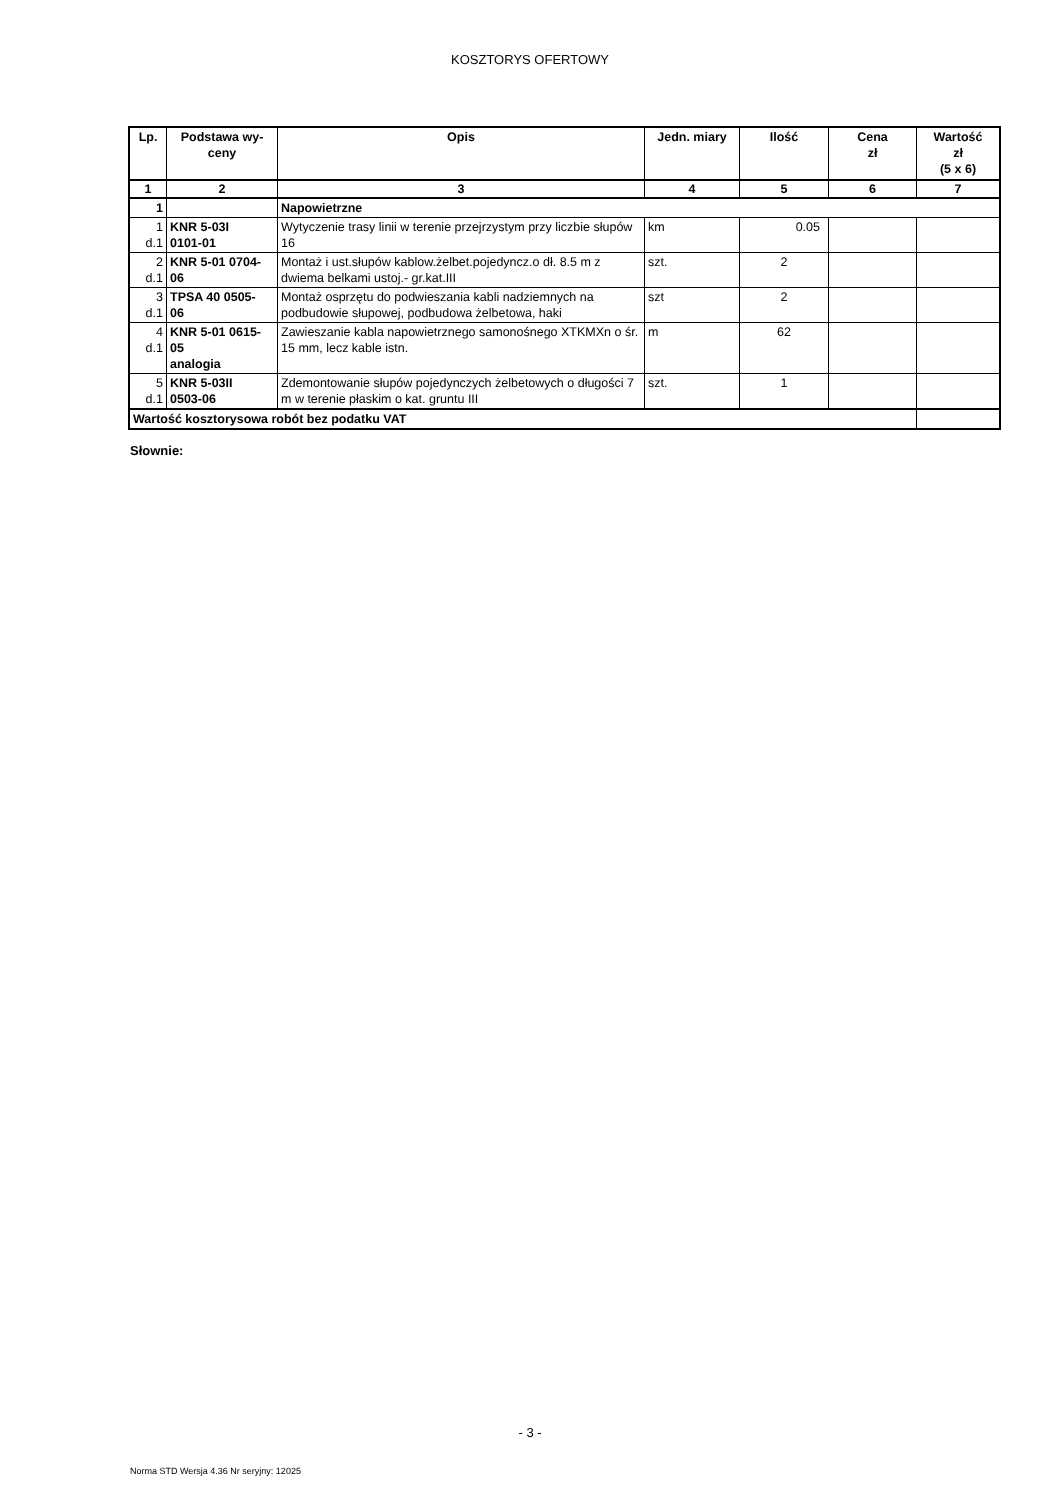KOSZTORYS OFERTOWY
| Lp. | Podstawa wy- ceny | Opis | Jedn. miary | Ilość | Cena zł | Wartość zł (5 x 6) |
| --- | --- | --- | --- | --- | --- | --- |
| 1 | 2 | 3 | 4 | 5 | 6 | 7 |
| 1 | | Napowietrzne | | | | |
| 1 d.1 | KNR 5-03I 0101-01 | Wytyczenie trasy linii w terenie przejrzystym przy liczbie słupów 16 | km | 0.05 | | |
| 2 d.1 | KNR 5-01 0704- 06 | Montaż i ust.słupów kablow.żelbet.pojedyncz.o dł. 8.5 m z dwiema belkami ustoj.- gr.kat.III | szt. | 2 | | |
| 3 d.1 | TPSA 40 0505- 06 | Montaż osprzętu do podwieszania kabli nadziemnych na podbudowie słupowej, podbudowa żelbetowa, haki | szt | 2 | | |
| 4 d.1 | KNR 5-01 0615- 05 analogia | Zawieszanie kabla napowietrznego samonośnego XTKMXn o śr. 15 mm, lecz kable istn. | m | 62 | | |
| 5 d.1 | KNR 5-03II 0503-06 | Zdemontowanie słupów pojedynczych żelbetowych o długości 7 m w terenie płaskim o kat. gruntu III | szt. | 1 | | |
| Wartość kosztorysowa robót bez podatku VAT | | | | | | |
Słownie:
- 3 -
Norma STD Wersja 4.36 Nr seryjny: 12025